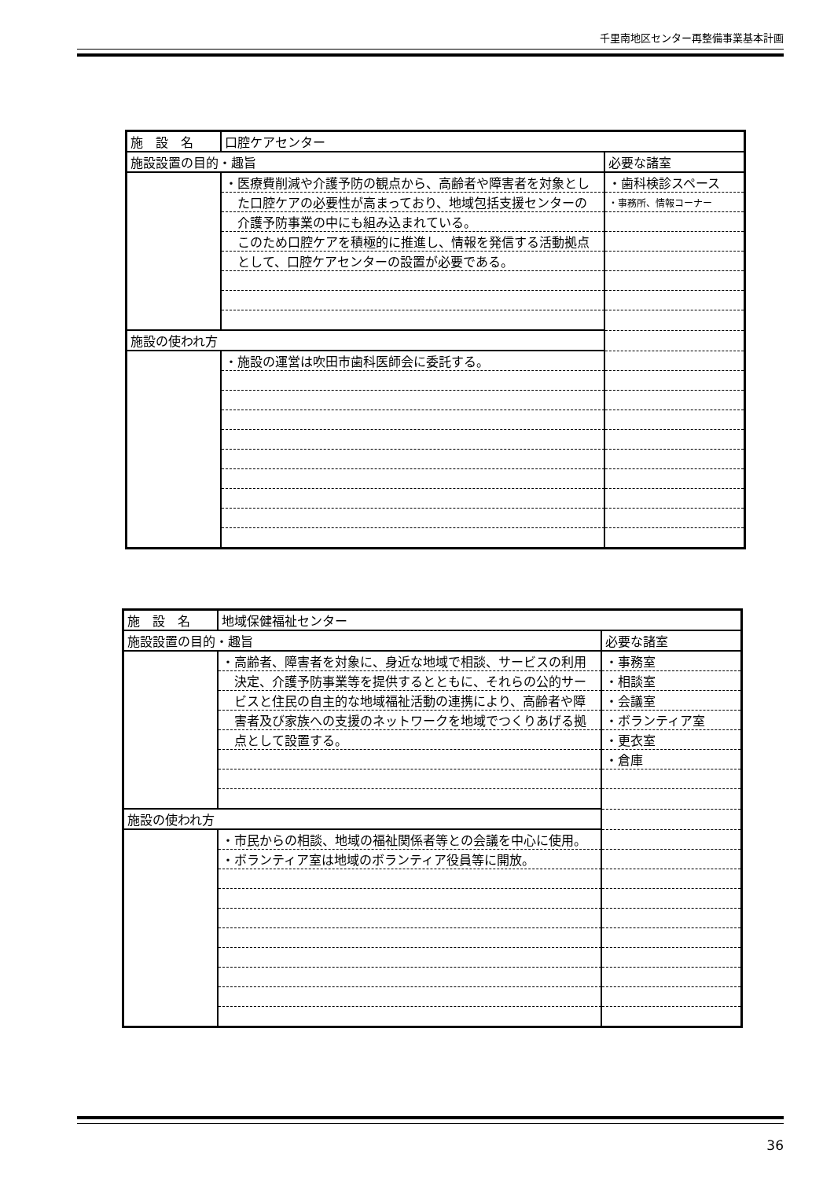千里南地区センター再整備事業基本計画
| 施 設 名 | 口腔ケアセンター | |
| 施設設置の目的・趣旨 | | 必要な諸室 |
| | ・医療費削減や介護予防の観点から、高齢者や障害者を対象とし | ・歯科検診スペース |
| | た口腔ケアの必要性が高まっており、地域包括支援センターの | ・事務所、情報コーナー |
| | 介護予防事業の中にも組み込まれている。 | |
| | このため口腔ケアを積極的に推進し、情報を発信する活動拠点 | |
| | として、口腔ケアセンターの設置が必要である。 | |
| 施設の使われ方 | | |
| | ・施設の運営は吹田市歯科医師会に委託する。 | |
| 施 設 名 | 地域保健福祉センター | |
| 施設設置の目的・趣旨 | | 必要な諸室 |
| | ・高齢者、障害者を対象に、身近な地域で相談、サービスの利用 | ・事務室 |
| | 決定、介護予防事業等を提供するとともに、それらの公的サー | ・相談室 |
| | ビスと住民の自主的な地域福祉活動の連携により、高齢者や障 | ・会議室 |
| | 害者及び家族への支援のネットワークを地域でつくりあげる拠 | ・ボランティア室 |
| | 点として設置する。 | ・更衣室 |
| | | ・倉庫 |
| 施設の使われ方 | | |
| | ・市民からの相談、地域の福祉関係者等との会議を中心に使用。 | |
| | ・ボランティア室は地域のボランティア役員等に開放。 | |
36